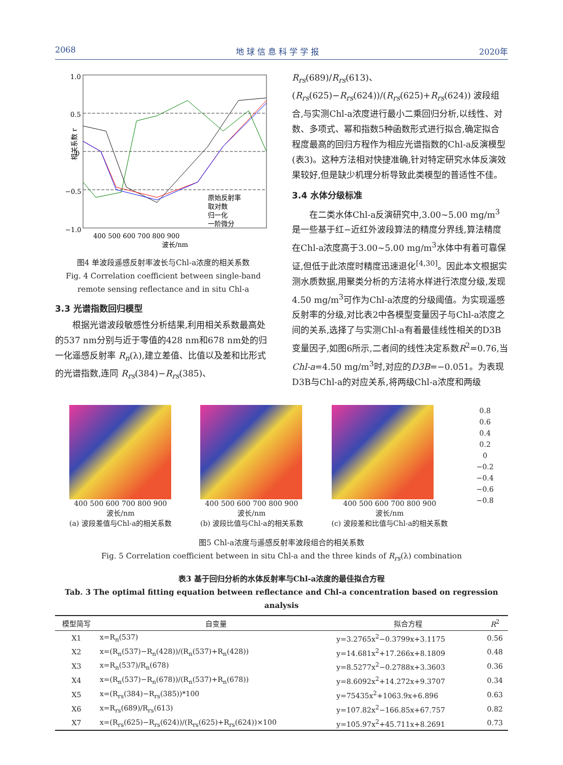2068 地 球 信 息 科 学 学 报 2020年
1.0
0.5
0
−0.5
−1.0
原始反射率
取对数
归一化
一阶微分
400 500 600 700 800 900
波长/nm
相关系数 r
图4 单波段遥感反射率波长与Chl-a浓度的相关系数
Fig. 4 Correlation coefficient between single-band remote sensing reflectance and in situ Chl-a
3.3 光谱指数回归模型
根据光谱波段敏感性分析结果,利用相关系数最高处的537 nm分别与近于零值的428 nm和678 nm处的归一化遥感反射率 R<sub>n</sub>(λ),建立差值、比值以及差和比形式的光谱指数,连同 R<sub>rs</sub>(384)−R<sub>rs</sub>(385)、
R<sub>rs</sub>(689)/R<sub>rs</sub>(613)、(R<sub>rs</sub>(625)−R<sub>rs</sub>(624))/(R<sub>rs</sub>(625)+R<sub>rs</sub>(624)) 波段组合,与实测Chl-a浓度进行最小二乘回归分析,以线性、对数、多项式、幂和指数5种函数形式进行拟合,确定拟合程度最高的回归方程作为相应光谱指数的Chl-a反演模型(表3)。这种方法相对快捷准确,针对特定研究水体反演效果较好,但是缺少机理分析导致此类模型的普适性不佳。
3.4 水体分级标准
在二类水体Chl-a反演研究中,3.00~5.00 mg/m<sup>3</sup>是一些基于红−近红外波段算法的精度分界线,算法精度在Chl-a浓度高于3.00~5.00 mg/m<sup>3</sup>水体中有着可靠保证,但低于此浓度时精度迅速退化<sup>[4,30]</sup>。因此本文根据实测水质数据,用聚类分析的方法将水样进行浓度分级,发现4.50 mg/m<sup>3</sup>可作为Chl-a浓度的分级阈值。为实现遥感反射率的分级,对比表2中各模型变量因子与Chl-a浓度之间的关系,选择了与实测Chl-a有着最佳线性相关的D3B变量因子,如图6所示,二者间的线性决定系数R<sup>2</sup>=0.76,当Chl-a=4.50 mg/m<sup>3</sup>时,对应的D3B=−0.051。为表现D3B与Chl-a的对应关系,将两级Chl-a浓度和两级
400 500 600 700 800 900
波长/nm
(a) 波段差值与Chl-a的相关系数
400 500 600 700 800 900
波长/nm
(b) 波段比值与Chl-a的相关系数
400 500 600 700 800 900
波长/nm
(c) 波段差和比值与Chl-a的相关系数
0.8
0.6
0.4
0.2
0
−0.2
−0.4
−0.6
−0.8
图5 Chl-a浓度与遥感反射率波段组合的相关系数
Fig. 5 Correlation coefficient between in situ Chl-a and the three kinds of R<sub>rs</sub>(λ) combination
表3 基于回归分析的水体反射率与Chl-a浓度的最佳拟合方程
Tab. 3 The optimal fitting equation between reflectance and Chl-a concentration based on regression analysis
| 模型简写 | 自变量 | 拟合方程 | R<sup>2</sup> |
| --- | --- | --- | --- |
| X1 | x=R<sub>n</sub>(537) | y=3.2765x<sup>2</sup>−0.3799x+3.1175 | 0.56 |
| X2 | x=(R<sub>n</sub>(537)−R<sub>n</sub>(428))/(R<sub>n</sub>(537)+R<sub>n</sub>(428)) | y=14.681x<sup>2</sup>+17.266x+8.1809 | 0.48 |
| X3 | x=R<sub>n</sub>(537)/R<sub>n</sub>(678) | y=8.5277x<sup>2</sup>−0.2788x+3.3603 | 0.36 |
| X4 | x=(R<sub>n</sub>(537)−R<sub>n</sub>(678))/(R<sub>n</sub>(537)+R<sub>n</sub>(678)) | y=8.6092x<sup>2</sup>+14.272x+9.3707 | 0.34 |
| X5 | x=(R<sub>rs</sub>(384)−R<sub>rs</sub>(385))*100 | y=75435x<sup>2</sup>+1063.9x+6.896 | 0.63 |
| X6 | x=R<sub>rs</sub>(689)/R<sub>rs</sub>(613) | y=107.82x<sup>2</sup>−166.85x+67.757 | 0.82 |
| X7 | x=(R<sub>rs</sub>(625)−R<sub>rs</sub>(624))/(R<sub>rs</sub>(625)+R<sub>rs</sub>(624))×100 | y=105.97x<sup>2</sup>+45.711x+8.2691 | 0.73 |